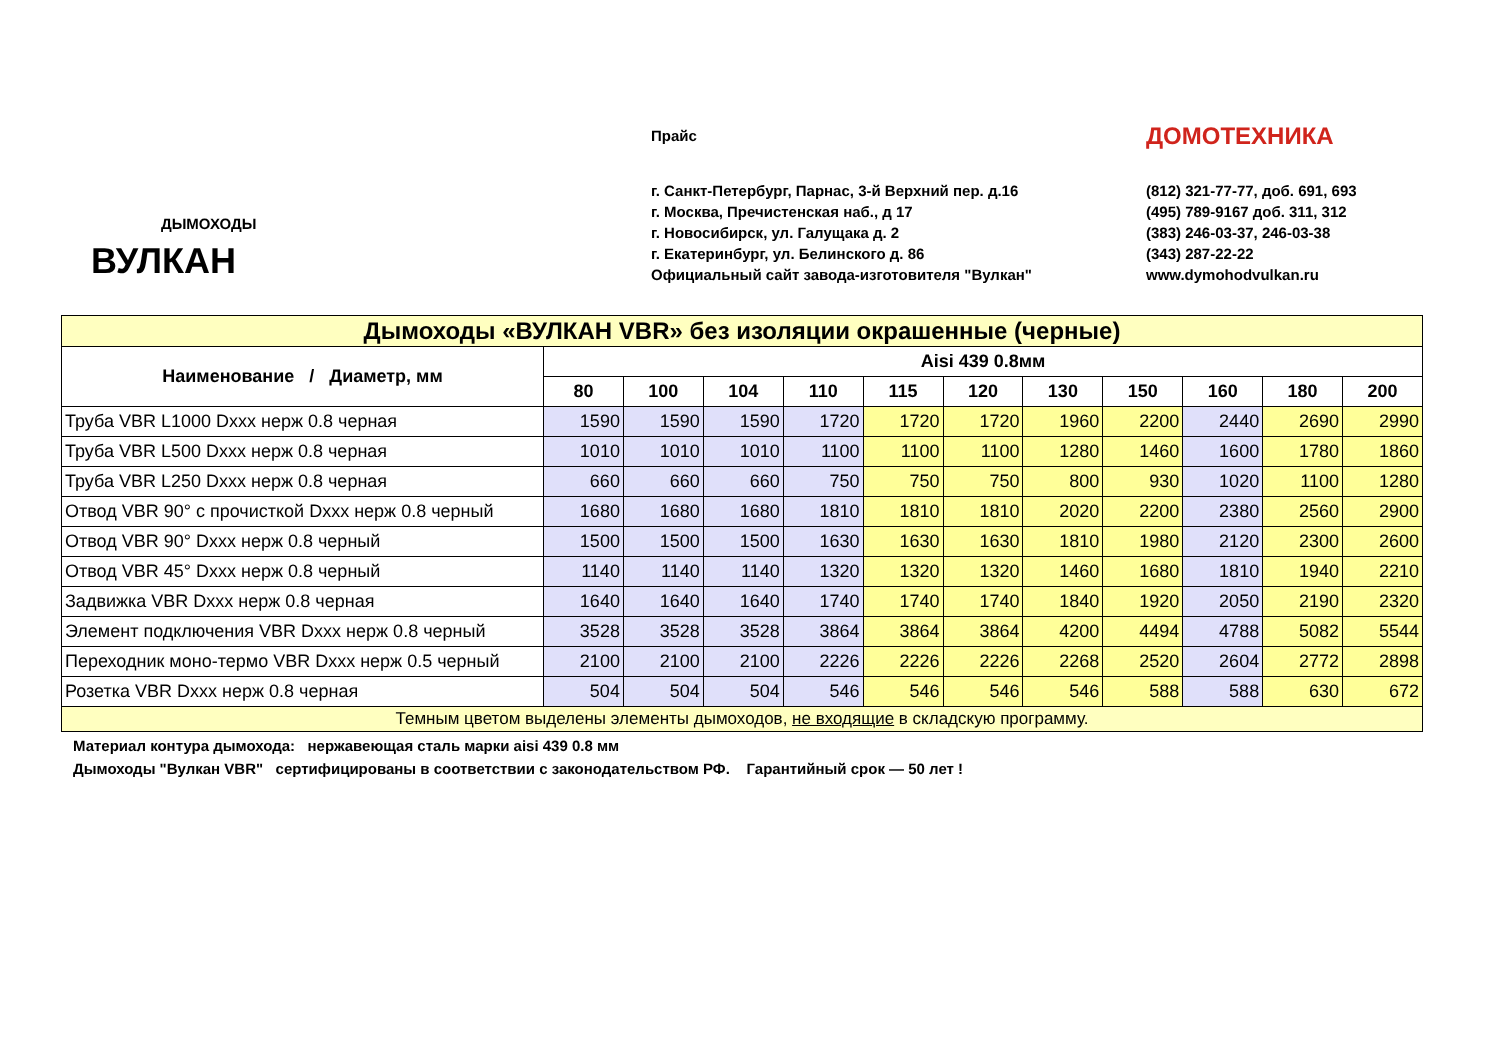ДЫМОХОДЫ
ВУЛКАН
Прайс
г. Санкт-Петербург, Парнас, 3-й Верхний пер. д.16
г. Москва, Пречистенская наб., д 17
г. Новосибирск, ул. Галущака д. 2
г. Екатеринбург, ул. Белинского д. 86
Официальный сайт завода-изготовителя "Вулкан"
ДОМОТЕХНИКА
(812) 321-77-77, доб. 691, 693
(495) 789-9167 доб. 311, 312
(383) 246-03-37, 246-03-38
(343) 287-22-22
www.dymohodvulkan.ru
| Дымоходы «ВУЛКАН VBR» без изоляции окрашенные (черные) | | | | | | | | | | | |
| Наименование / Диаметр, мм | Aisi 439 0.8мм | | | | | | | | | | |
| | 80 | 100 | 104 | 110 | 115 | 120 | 130 | 150 | 160 | 180 | 200 |
| Труба VBR L1000 Dxxx нерж 0.8 черная | 1590 | 1590 | 1590 | 1720 | 1720 | 1720 | 1960 | 2200 | 2440 | 2690 | 2990 |
| Труба VBR L500 Dxxx нерж 0.8 черная | 1010 | 1010 | 1010 | 1100 | 1100 | 1100 | 1280 | 1460 | 1600 | 1780 | 1860 |
| Труба VBR L250 Dxxx нерж 0.8 черная | 660 | 660 | 660 | 750 | 750 | 750 | 800 | 930 | 1020 | 1100 | 1280 |
| Отвод VBR 90° с прочисткой Dxxx нерж 0.8 черный | 1680 | 1680 | 1680 | 1810 | 1810 | 1810 | 2020 | 2200 | 2380 | 2560 | 2900 |
| Отвод VBR 90° Dxxx нерж 0.8 черный | 1500 | 1500 | 1500 | 1630 | 1630 | 1630 | 1810 | 1980 | 2120 | 2300 | 2600 |
| Отвод VBR 45° Dxxx нерж 0.8 черный | 1140 | 1140 | 1140 | 1320 | 1320 | 1320 | 1460 | 1680 | 1810 | 1940 | 2210 |
| Задвижка VBR Dxxx нерж 0.8 черная | 1640 | 1640 | 1640 | 1740 | 1740 | 1740 | 1840 | 1920 | 2050 | 2190 | 2320 |
| Элемент подключения VBR Dxxx нерж 0.8 черный | 3528 | 3528 | 3528 | 3864 | 3864 | 3864 | 4200 | 4494 | 4788 | 5082 | 5544 |
| Переходник моно-термо VBR Dxxx нерж 0.5 черный | 2100 | 2100 | 2100 | 2226 | 2226 | 2226 | 2268 | 2520 | 2604 | 2772 | 2898 |
| Розетка VBR Dxxx нерж 0.8 черная | 504 | 504 | 504 | 546 | 546 | 546 | 546 | 588 | 588 | 630 | 672 |
| Темным цветом выделены элементы дымоходов, не входящие в складскую программу. | | | | | | | | | | | |
Материал контура дымохода: нержавеющая сталь марки aisi 439 0.8 мм
Дымоходы "Вулкан VBR" сертифицированы в соответствии с законодательством РФ. Гарантийный срок — 50 лет !